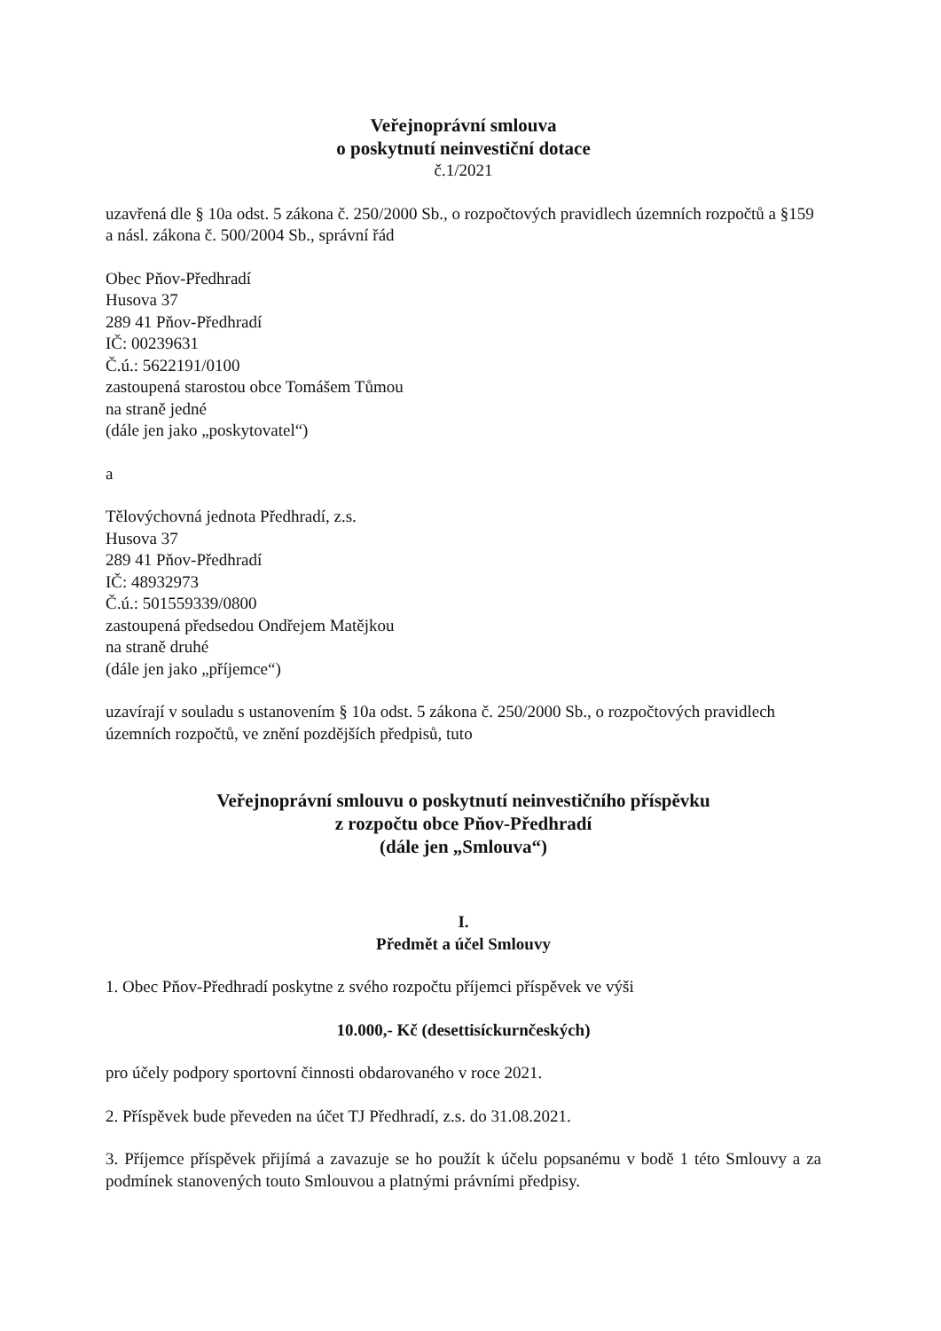Veřejnoprávní smlouva
o poskytnutí neinvestiční dotace
č.1/2021
uzavřená dle § 10a odst. 5 zákona č. 250/2000 Sb., o rozpočtových pravidlech územních rozpočtů a §159 a násl. zákona č. 500/2004 Sb., správní řád
Obec Pňov-Předhradí
Husova 37
289 41 Pňov-Předhradí
IČ: 00239631
Č.ú.: 5622191/0100
zastoupená starostou obce Tomášem Tůmou
na straně jedné
(dále jen jako „poskytovatel“)
a
Tělovýchovná jednota Předhradí, z.s.
Husova 37
289 41 Pňov-Předhradí
IČ: 48932973
Č.ú.: 501559339/0800
zastoupená předsedou Ondřejem Matějkou
na straně druhé
(dále jen jako „příjemce“)
uzavírají v souladu s ustanovením § 10a odst. 5 zákona č. 250/2000 Sb., o rozpočtových pravidlech územních rozpočtů, ve znění pozdějších předpisů, tuto
Veřejnoprávní smlouvu o poskytnutí neinvestičního příspěvku
z rozpočtu obce Pňov-Předhradí
(dále jen „Smlouva“)
I.
Předmět a účel Smlouvy
1. Obec Pňov-Předhradí poskytne z svého rozpočtu příjemci příspěvek ve výši
10.000,- Kč (desettisíckurnčeských)
pro účely podpory sportovní činnosti obdarovaného v roce 2021.
2. Příspěvek bude převeden na účet TJ Předhradí, z.s. do 31.08.2021.
3. Příjemce příspěvek přijímá a zavazuje se ho použít k účelu popsanému v bodě 1 této Smlouvy a za podmínek stanovených touto Smlouvou a platnými právními předpisy.